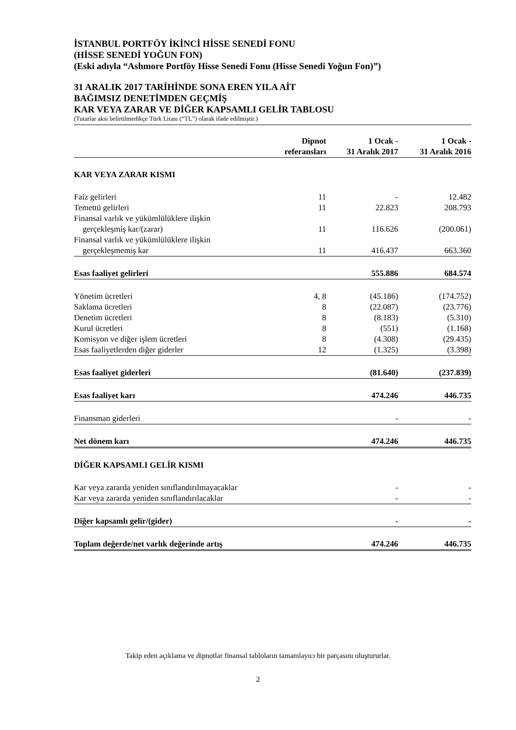İSTANBUL PORTFÖY İKİNCİ HİSSE SENEDİ FONU
(HİSSE SENEDİ YOĞUN FON)
(Eski adıyla “Ashmore Portföy Hisse Senedi Fonu (Hisse Senedi Yoğun Fon)”)
31 ARALIK 2017 TARİHİNDE SONA EREN YILA AİT
BAĞIMSIZ DENETİMDEN GEÇMİŞ
KAR VEYA ZARAR VE DİĞER KAPSAMLI GELİR TABLOSU
(Tutarlar aksi belirtilmedikçe Türk Lirası (“TL”) olarak ifade edilmiştir.)
| | Dipnot referansları | 1 Ocak - 31 Aralık 2017 | 1 Ocak - 31 Aralık 2016 |
| --- | --- | --- | --- |
| KAR VEYA ZARAR KISMI | | | |
| Faiz gelirleri | 11 | - | 12.482 |
| Temettü gelirleri | 11 | 22.823 | 208.793 |
| Finansal varlık ve yükümlülüklere ilişkin | | | |
| gerçekleşmiş kar/(zarar) | 11 | 116.626 | (200.061) |
| Finansal varlık ve yükümlülüklere ilişkin | | | |
| gerçekleşmemiş kar | 11 | 416.437 | 663.360 |
| Esas faaliyet gelirleri | | 555.886 | 684.574 |
| Yönetim ücretleri | 4, 8 | (45.186) | (174.752) |
| Saklama ücretleri | 8 | (22.087) | (23.776) |
| Denetim ücretleri | 8 | (8.183) | (5.310) |
| Kurul ücretleri | 8 | (551) | (1.168) |
| Komisyon ve diğer işlem ücretleri | 8 | (4.308) | (29.435) |
| Esas faaliyetlerden diğer giderler | 12 | (1.325) | (3.398) |
| Esas faaliyet giderleri | | (81.640) | (237.839) |
| Esas faaliyet karı | | 474.246 | 446.735 |
| Finansman giderleri | | - | - |
| Net dönem karı | | 474.246 | 446.735 |
| DİĞER KAPSAMLI GELİR KISMI | | | |
| Kar veya zararda yeniden sınıflandırılmayacaklar | | - | - |
| Kar veya zararda yeniden sınıflandırılacaklar | | - | - |
| Diğer kapsamlı gelir/(gider) | | - | - |
| Toplam değerde/net varlık değerinde artış | | 474.246 | 446.735 |
Takip eden açıklama ve dipnotlar finansal tabloların tamamlayıcı bir parçasını oluştururlar.
2